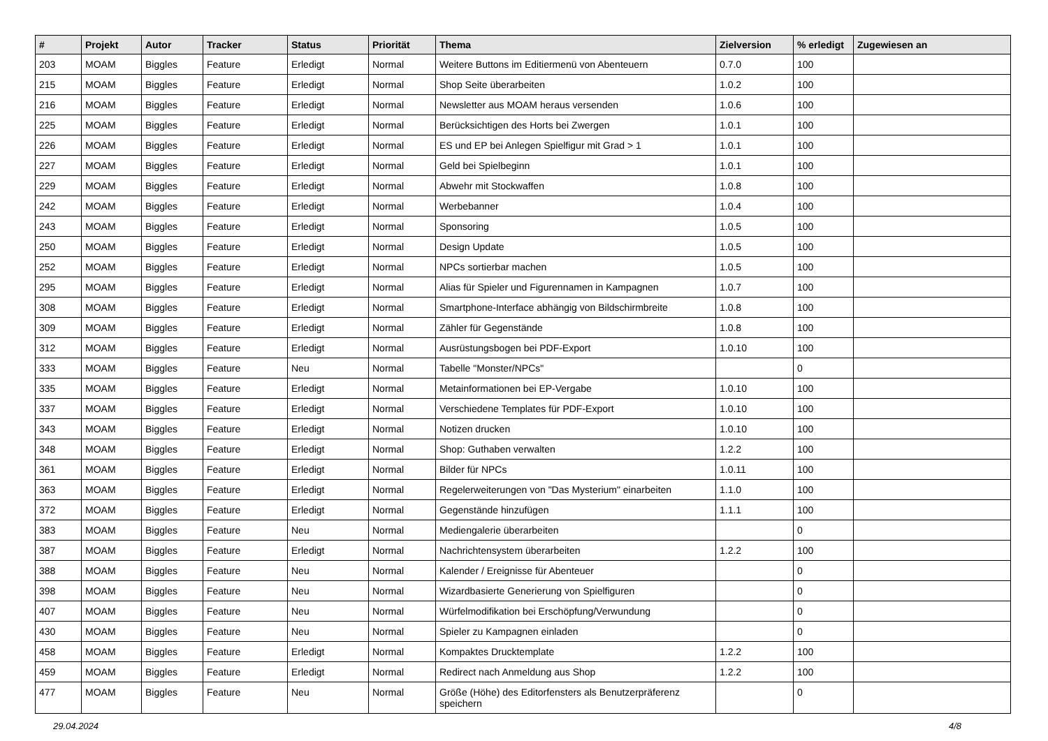| # | Projekt | Autor | Tracker | Status | Priorität | Thema | Zielversion | % erledigt | Zugewiesen an |
| --- | --- | --- | --- | --- | --- | --- | --- | --- | --- |
| 203 | MOAM | Biggles | Feature | Erledigt | Normal | Weitere Buttons im Editiermenü von Abenteuern | 0.7.0 | 100 | |
| 215 | MOAM | Biggles | Feature | Erledigt | Normal | Shop Seite überarbeiten | 1.0.2 | 100 | |
| 216 | MOAM | Biggles | Feature | Erledigt | Normal | Newsletter aus MOAM heraus versenden | 1.0.6 | 100 | |
| 225 | MOAM | Biggles | Feature | Erledigt | Normal | Berücksichtigen des Horts bei Zwergen | 1.0.1 | 100 | |
| 226 | MOAM | Biggles | Feature | Erledigt | Normal | ES und EP bei Anlegen Spielfigur mit Grad > 1 | 1.0.1 | 100 | |
| 227 | MOAM | Biggles | Feature | Erledigt | Normal | Geld bei Spielbeginn | 1.0.1 | 100 | |
| 229 | MOAM | Biggles | Feature | Erledigt | Normal | Abwehr mit Stockwaffen | 1.0.8 | 100 | |
| 242 | MOAM | Biggles | Feature | Erledigt | Normal | Werbebanner | 1.0.4 | 100 | |
| 243 | MOAM | Biggles | Feature | Erledigt | Normal | Sponsoring | 1.0.5 | 100 | |
| 250 | MOAM | Biggles | Feature | Erledigt | Normal | Design Update | 1.0.5 | 100 | |
| 252 | MOAM | Biggles | Feature | Erledigt | Normal | NPCs sortierbar machen | 1.0.5 | 100 | |
| 295 | MOAM | Biggles | Feature | Erledigt | Normal | Alias für Spieler und Figurennamen in Kampagnen | 1.0.7 | 100 | |
| 308 | MOAM | Biggles | Feature | Erledigt | Normal | Smartphone-Interface abhängig von Bildschirmbreite | 1.0.8 | 100 | |
| 309 | MOAM | Biggles | Feature | Erledigt | Normal | Zähler für Gegenstände | 1.0.8 | 100 | |
| 312 | MOAM | Biggles | Feature | Erledigt | Normal | Ausrüstungsbogen bei PDF-Export | 1.0.10 | 100 | |
| 333 | MOAM | Biggles | Feature | Neu | Normal | Tabelle "Monster/NPCs" | | 0 | |
| 335 | MOAM | Biggles | Feature | Erledigt | Normal | Metainformationen bei EP-Vergabe | 1.0.10 | 100 | |
| 337 | MOAM | Biggles | Feature | Erledigt | Normal | Verschiedene Templates für PDF-Export | 1.0.10 | 100 | |
| 343 | MOAM | Biggles | Feature | Erledigt | Normal | Notizen drucken | 1.0.10 | 100 | |
| 348 | MOAM | Biggles | Feature | Erledigt | Normal | Shop: Guthaben verwalten | 1.2.2 | 100 | |
| 361 | MOAM | Biggles | Feature | Erledigt | Normal | Bilder für NPCs | 1.0.11 | 100 | |
| 363 | MOAM | Biggles | Feature | Erledigt | Normal | Regelerweiterungen von "Das Mysterium" einarbeiten | 1.1.0 | 100 | |
| 372 | MOAM | Biggles | Feature | Erledigt | Normal | Gegenstände hinzufügen | 1.1.1 | 100 | |
| 383 | MOAM | Biggles | Feature | Neu | Normal | Mediengalerie überarbeiten | | 0 | |
| 387 | MOAM | Biggles | Feature | Erledigt | Normal | Nachrichtensystem überarbeiten | 1.2.2 | 100 | |
| 388 | MOAM | Biggles | Feature | Neu | Normal | Kalender / Ereignisse für Abenteuer | | 0 | |
| 398 | MOAM | Biggles | Feature | Neu | Normal | Wizardbasierte Generierung von Spielfiguren | | 0 | |
| 407 | MOAM | Biggles | Feature | Neu | Normal | Würfelmodifikation bei Erschöpfung/Verwundung | | 0 | |
| 430 | MOAM | Biggles | Feature | Neu | Normal | Spieler zu Kampagnen einladen | | 0 | |
| 458 | MOAM | Biggles | Feature | Erledigt | Normal | Kompaktes Drucktemplate | 1.2.2 | 100 | |
| 459 | MOAM | Biggles | Feature | Erledigt | Normal | Redirect nach Anmeldung aus Shop | 1.2.2 | 100 | |
| 477 | MOAM | Biggles | Feature | Neu | Normal | Größe (Höhe) des Editorfensters als Benutzerpräferenz speichern | | 0 | |
29.04.2024 4/8